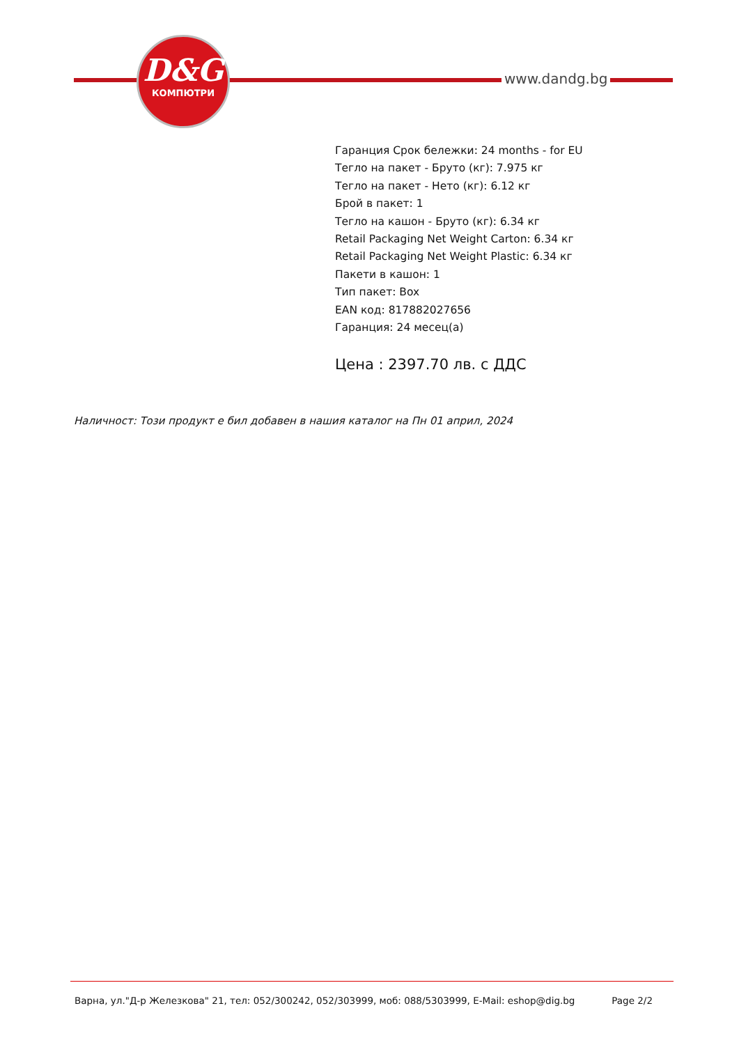D&G
КОМПЮТРИ
www.dandg.bg
Гаранция Срок бележки: 24 months - for EU
Тегло на пакет - Бруто (кг): 7.975 кг
Тегло на пакет - Нето (кг): 6.12 кг
Брой в пакет: 1
Тегло на кашон - Бруто (кг): 6.34 кг
Retail Packaging Net Weight Carton: 6.34 кг
Retail Packaging Net Weight Plastic: 6.34 кг
Пакети в кашон: 1
Тип пакет: Box
EAN код: 817882027656
Гаранция: 24 месец(а)
Цена : 2397.70 лв. с ДДС
Наличност: Този продукт е бил добавен в нашия каталог на Пн 01 април, 2024
Варна, ул."Д-р Железкова" 21, тел: 052/300242, 052/303999, моб: 088/5303999, E-Mail: eshop@dig.bg Page 2/2